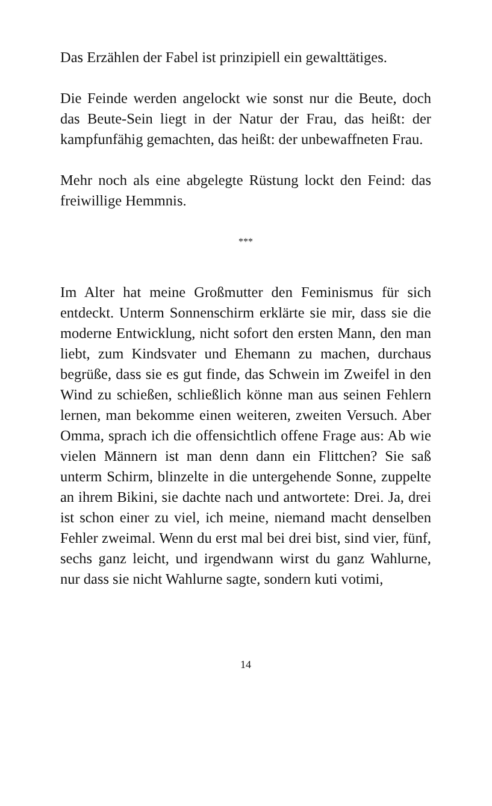Das Erzählen der Fabel ist prinzipiell ein gewalttätiges.
Die Feinde werden angelockt wie sonst nur die Beute, doch das Beute-Sein liegt in der Natur der Frau, das heißt: der kampfunfähig gemachten, das heißt: der unbewaffneten Frau.
Mehr noch als eine abgelegte Rüstung lockt den Feind: das freiwillige Hemmnis.
***
Im Alter hat meine Großmutter den Feminismus für sich entdeckt. Unterm Sonnenschirm erklärte sie mir, dass sie die moderne Entwicklung, nicht sofort den ersten Mann, den man liebt, zum Kindsvater und Ehemann zu machen, durchaus begrüße, dass sie es gut finde, das Schwein im Zweifel in den Wind zu schießen, schließlich könne man aus seinen Fehlern lernen, man bekomme einen weiteren, zweiten Versuch. Aber Omma, sprach ich die offensichtlich offene Frage aus: Ab wie vielen Männern ist man denn dann ein Flittchen? Sie saß unterm Schirm, blinzelte in die untergehende Sonne, zuppelte an ihrem Bikini, sie dachte nach und antwortete: Drei. Ja, drei ist schon einer zu viel, ich meine, niemand macht denselben Fehler zweimal. Wenn du erst mal bei drei bist, sind vier, fünf, sechs ganz leicht, und irgendwann wirst du ganz Wahlurne, nur dass sie nicht Wahlurne sagte, sondern kuti votimi,
14